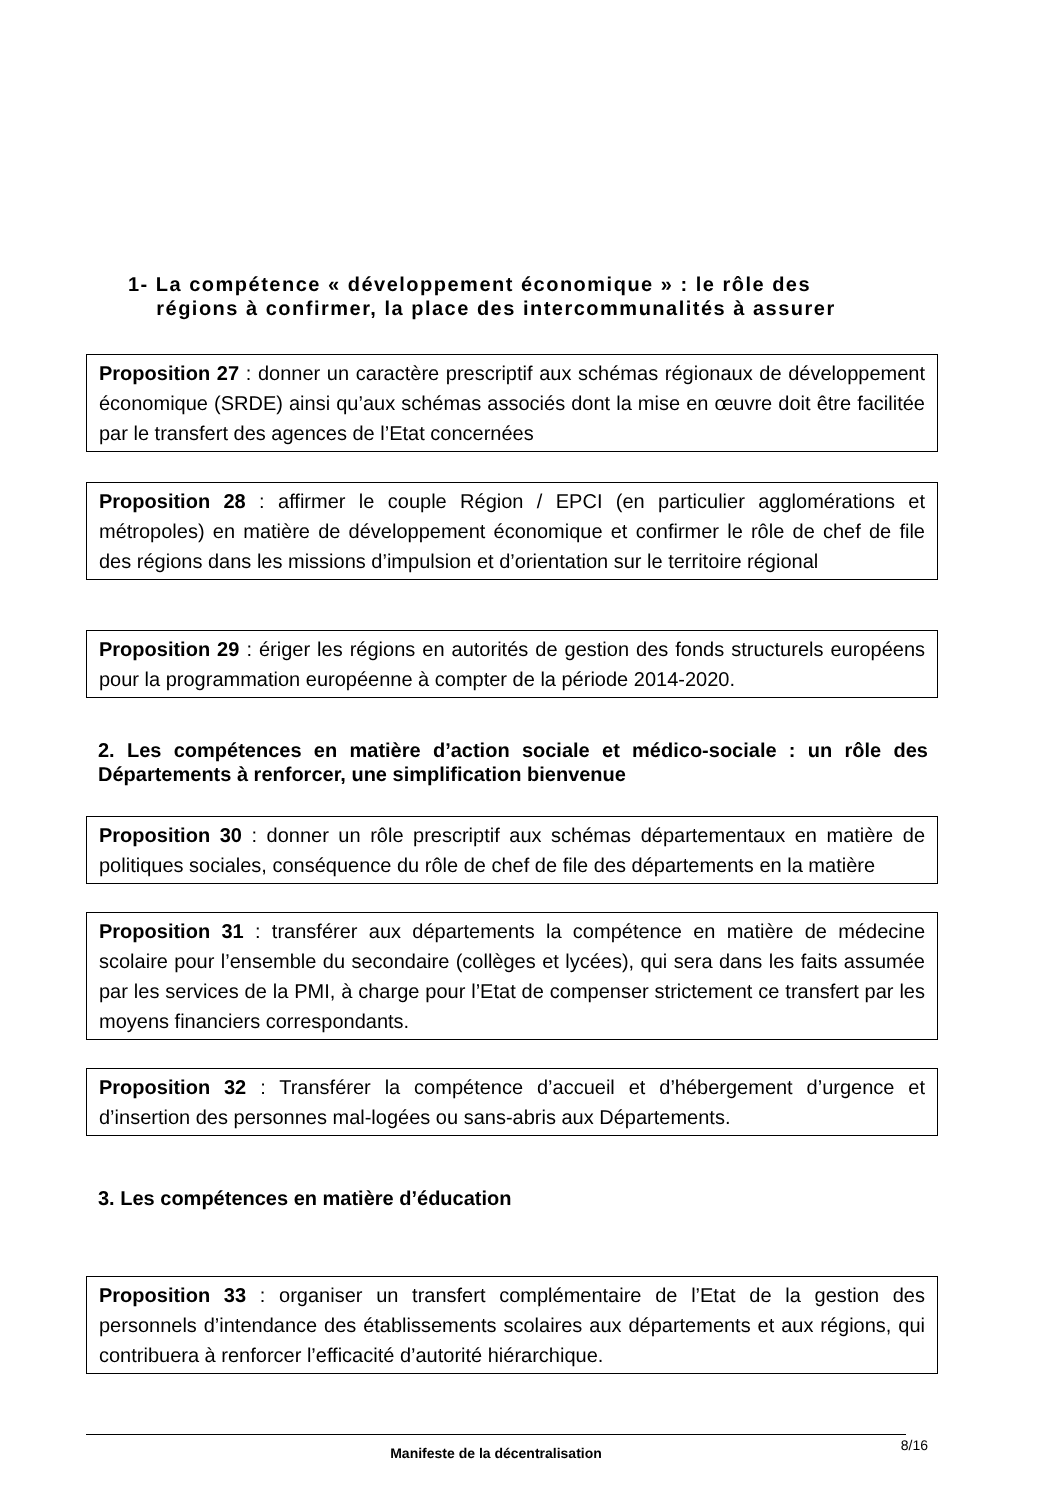1- La compétence « développement économique » : le rôle des
régions à confirmer, la place des intercommunalités à assurer
Proposition 27 : donner un caractère prescriptif aux schémas régionaux de développement économique (SRDE) ainsi qu’aux schémas associés dont la mise en œuvre doit être facilitée par le transfert des agences de l’Etat concernées
Proposition 28 : affirmer le couple Région / EPCI (en particulier agglomérations et métropoles) en matière de développement économique et confirmer le rôle de chef de file des régions dans les missions d’impulsion et d’orientation sur le territoire régional
Proposition 29 : ériger les régions en autorités de gestion des fonds structurels européens pour la programmation européenne à compter de la période 2014-2020.
2. Les compétences en matière d’action sociale et médico-sociale : un rôle des Départements à renforcer, une simplification bienvenue
Proposition 30 : donner un rôle prescriptif aux schémas départementaux en matière de politiques sociales, conséquence du rôle de chef de file des départements en la matière
Proposition 31 : transférer aux départements la compétence en matière de médecine scolaire pour l’ensemble du secondaire (collèges et lycées), qui sera dans les faits assumée par les services de la PMI, à charge pour l’Etat de compenser strictement ce transfert par les moyens financiers correspondants.
Proposition 32 : Transférer la compétence d’accueil et d’hébergement d’urgence et d’insertion des personnes mal-logées ou sans-abris aux Départements.
3. Les compétences en matière d’éducation
Proposition 33 : organiser un transfert complémentaire de l’Etat de la gestion des personnels d’intendance des établissements scolaires aux départements et aux régions, qui contribuera à renforcer l’efficacité d’autorité hiérarchique.
Manifeste de la décentralisation 8/16